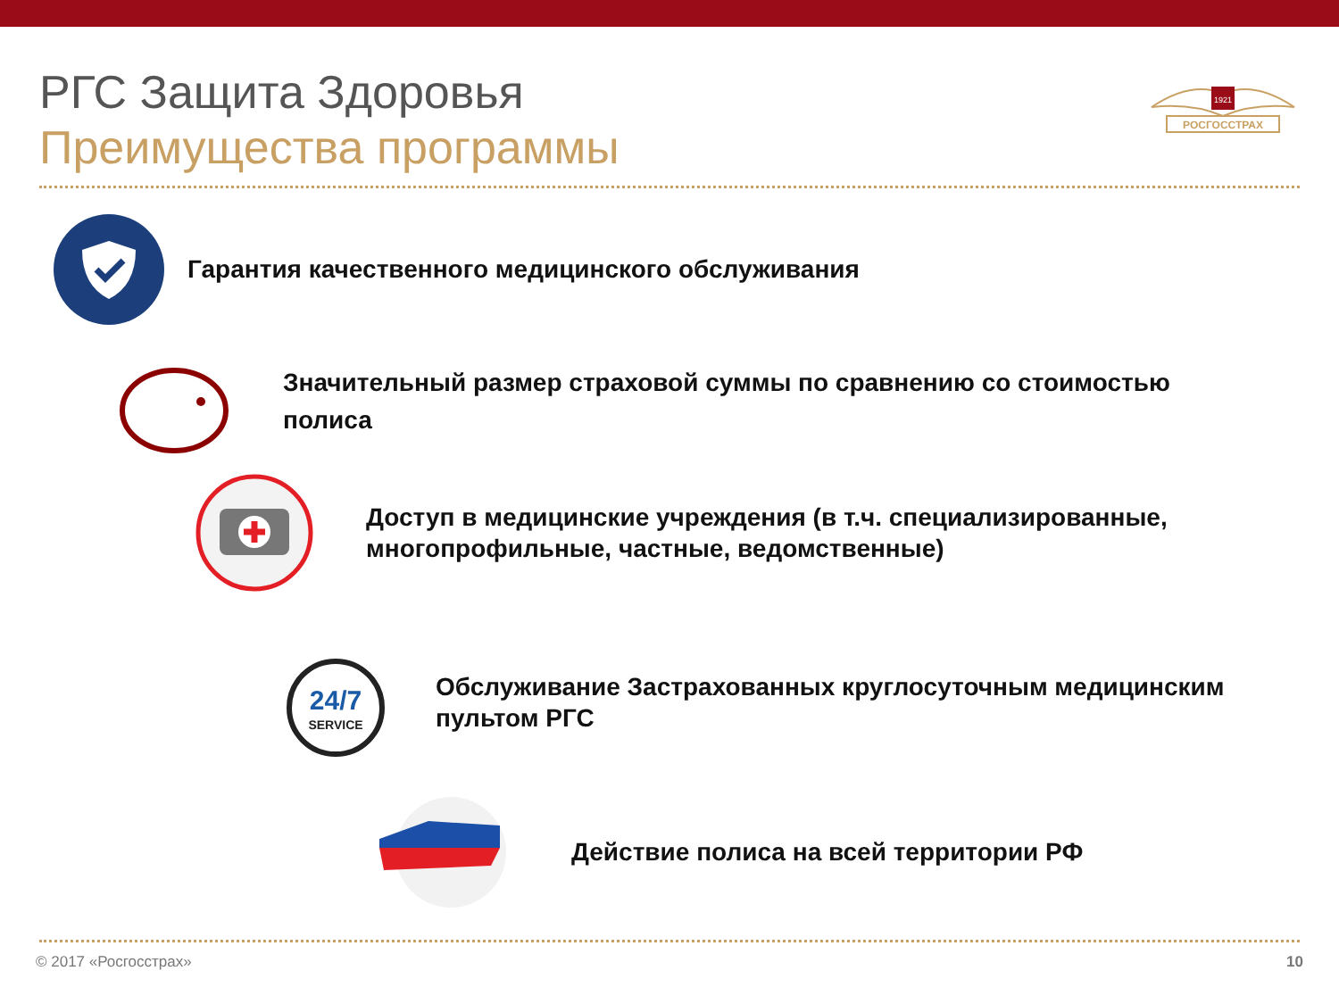РГС Защита Здоровья
Преимущества программы
1921
РОСГОССТРАХ
Гарантия качественного медицинского обслуживания
Значительный размер страховой суммы по сравнению со стоимостью полиса
Доступ в медицинские учреждения (в т.ч. специализированные, многопрофильные, частные, ведомственные)
24/7
SERVICE
Обслуживание Застрахованных круглосуточным медицинским пультом РГС
Действие полиса на всей территории РФ
© 2017 «Росгосстрах» 10